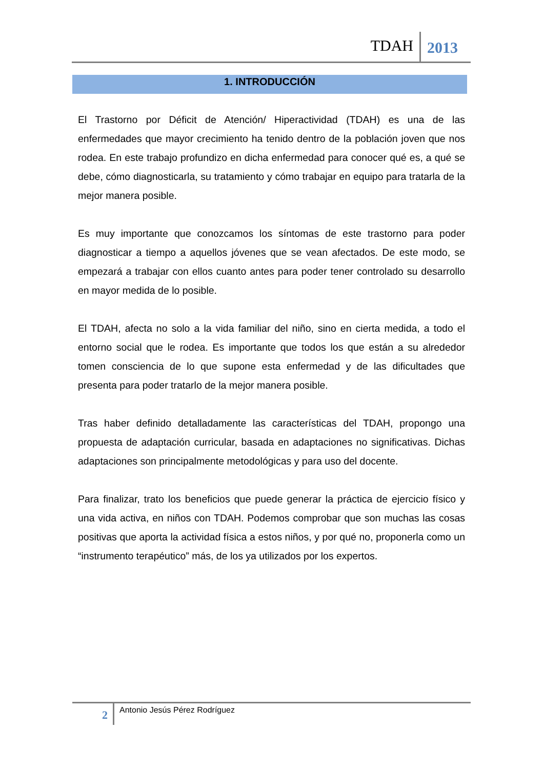TDAH 2013
1. INTRODUCCIÓN
El Trastorno por Déficit de Atención/ Hiperactividad (TDAH) es una de las enfermedades que mayor crecimiento ha tenido dentro de la población joven que nos rodea. En este trabajo profundizo en dicha enfermedad para conocer qué es, a qué se debe, cómo diagnosticarla, su tratamiento y cómo trabajar en equipo para tratarla de la mejor manera posible.
Es muy importante que conozcamos los síntomas de este trastorno para poder diagnosticar a tiempo a aquellos jóvenes que se vean afectados. De este modo, se empezará a trabajar con ellos cuanto antes para poder tener controlado su desarrollo en mayor medida de lo posible.
El TDAH, afecta no solo a la vida familiar del niño, sino en cierta medida, a todo el entorno social que le rodea. Es importante que todos los que están a su alrededor tomen consciencia de lo que supone esta enfermedad y de las dificultades que presenta para poder tratarlo de la mejor manera posible.
Tras haber definido detalladamente las características del TDAH, propongo una propuesta de adaptación curricular, basada en adaptaciones no significativas. Dichas adaptaciones son principalmente metodológicas y para uso del docente.
Para finalizar, trato los beneficios que puede generar la práctica de ejercicio físico y una vida activa, en niños con TDAH. Podemos comprobar que son muchas las cosas positivas que aporta la actividad física a estos niños, y por qué no, proponerla como un “instrumento terapéutico” más, de los ya utilizados por los expertos.
2 Antonio Jesús Pérez Rodríguez